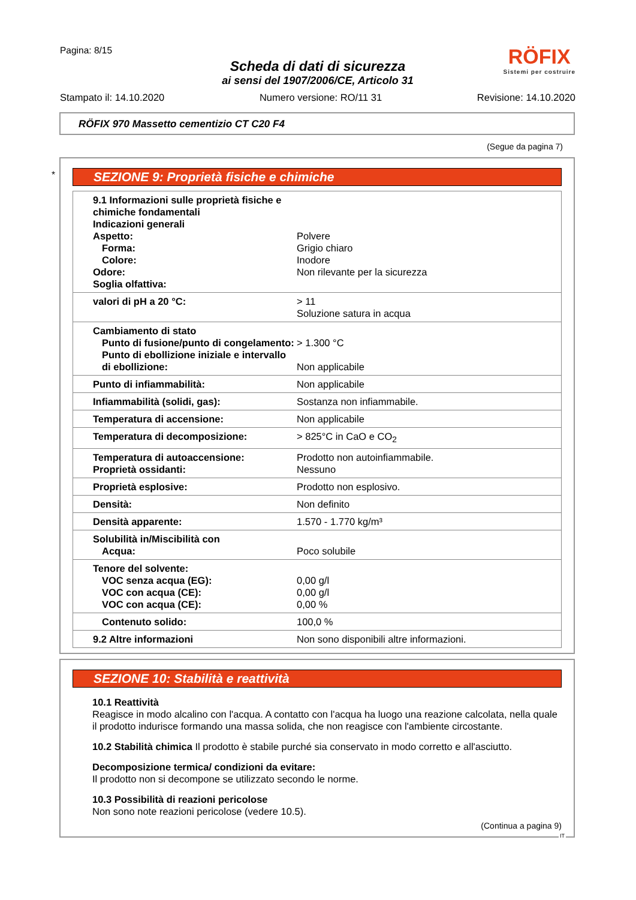Pagina: 8/15
RÖFIX
Sistemi per costruire
Scheda di dati di sicurezza
ai sensi del 1907/2006/CE, Articolo 31
Stampato il: 14.10.2020 Numero versione: RO/11 31 Revisione: 14.10.2020
RÖFIX 970 Massetto cementizio CT C20 F4
(Segue da pagina 7)
*
SEZIONE 9: Proprietà fisiche e chimiche
| 9.1 Informazioni sulle proprietà fisiche e chimiche fondamentali Indicazioni generali Aspetto: Forma: Colore: Odore: Soglia olfattiva: | Polvere Grigio chiaro Inodore Non rilevante per la sicurezza |
| valori di pH a 20 °C: | > 11 Soluzione satura in acqua |
| Cambiamento di stato Punto di fusione/punto di congelamento: Punto di ebollizione iniziale e intervallo di ebollizione: | > 1.300 °C Non applicabile |
| Punto di infiammabilità: | Non applicabile |
| Infiammabilità (solidi, gas): | Sostanza non infiammabile. |
| Temperatura di accensione: | Non applicabile |
| Temperatura di decomposizione: | > 825°C in CaO e CO<sub>2</sub> |
| Temperatura di autoaccensione: Proprietà ossidanti: | Prodotto non autoinfiammabile. Nessuno |
| Proprietà esplosive: | Prodotto non esplosivo. |
| Densità: | Non definito |
| Densità apparente: | 1.570 - 1.770 kg/m³ |
| Solubilità in/Miscibilità con Acqua: | Poco solubile |
| Tenore del solvente: VOC senza acqua (EG): VOC con acqua (CE): VOC con acqua (CE): | 0,00 g/l 0,00 g/l 0,00 % |
| Contenuto solido: | 100,0 % |
| 9.2 Altre informazioni | Non sono disponibili altre informazioni. |
SEZIONE 10: Stabilità e reattività
10.1 Reattività
Reagisce in modo alcalino con l'acqua. A contatto con l'acqua ha luogo una reazione calcolata, nella quale il prodotto indurisce formando una massa solida, che non reagisce con l'ambiente circostante.
10.2 Stabilità chimica Il prodotto è stabile purché sia conservato in modo corretto e all'asciutto.
Decomposizione termica/ condizioni da evitare:
Il prodotto non si decompone se utilizzato secondo le norme.
10.3 Possibilità di reazioni pericolose
Non sono note reazioni pericolose (vedere 10.5).
(Continua a pagina 9)
IT